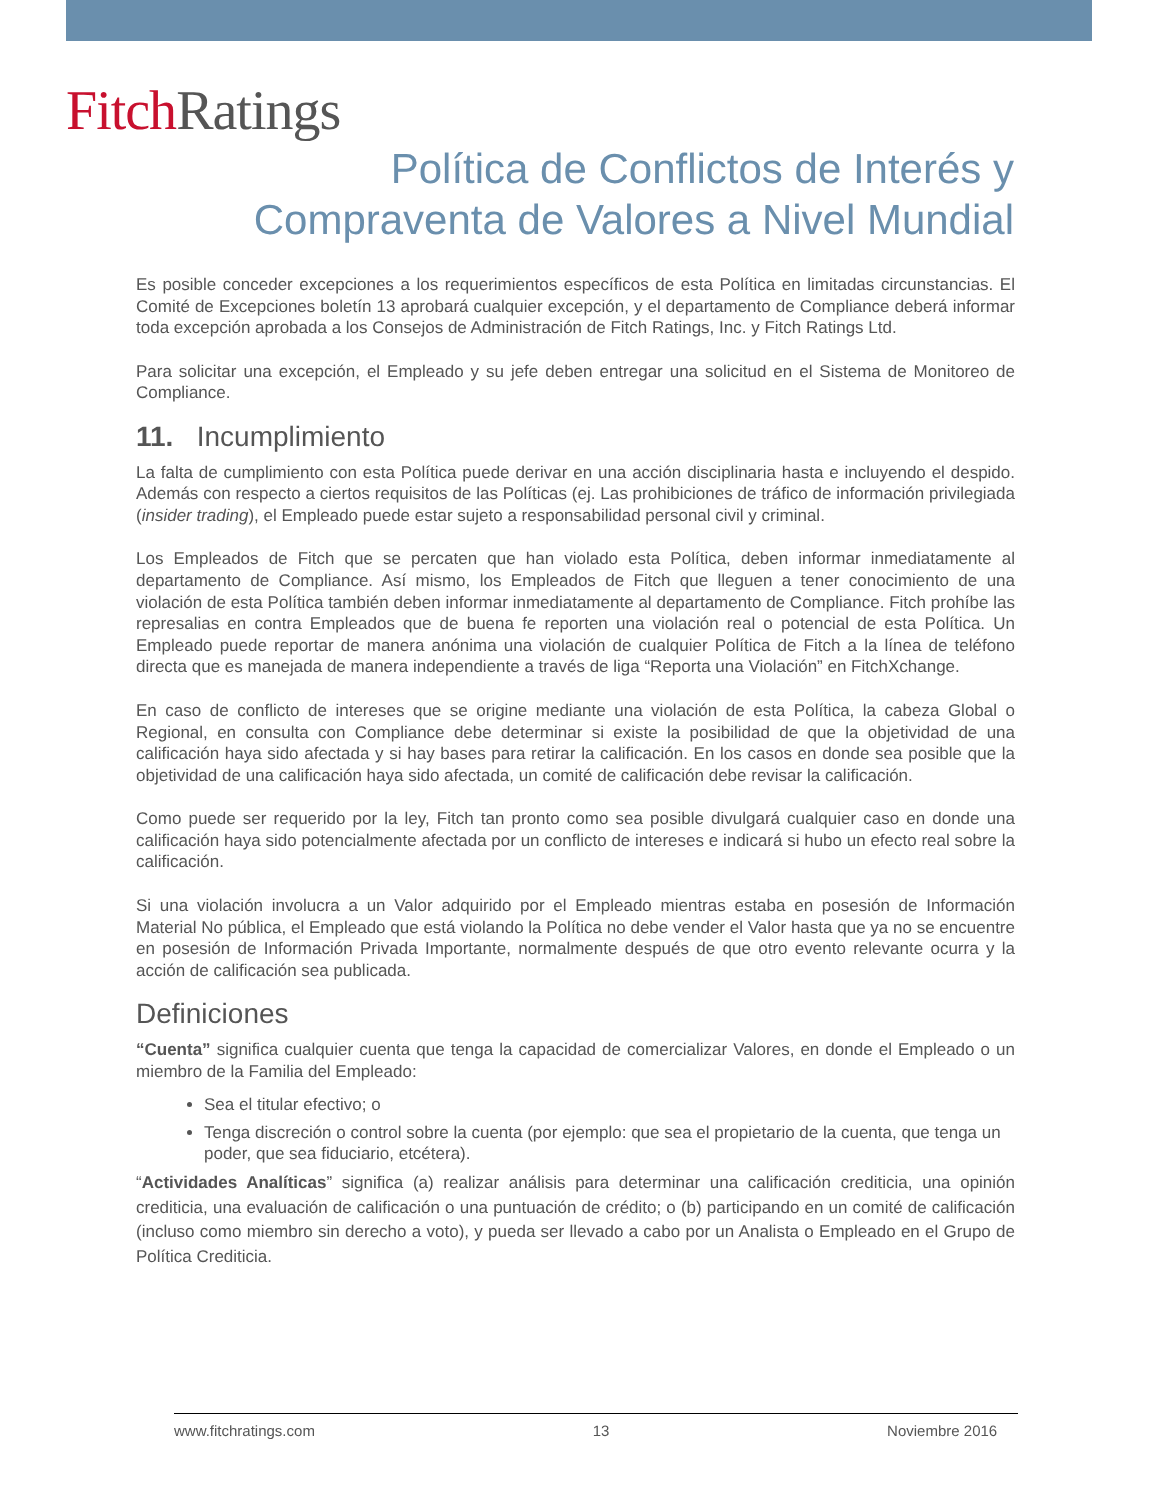Fitch Ratings
Política de Conflictos de Interés y
Compraventa de Valores a Nivel Mundial
Es posible conceder excepciones a los requerimientos específicos de esta Política en limitadas circunstancias. El Comité de Excepciones boletín 13 aprobará cualquier excepción, y el departamento de Compliance deberá informar toda excepción aprobada a los Consejos de Administración de Fitch Ratings, Inc. y Fitch Ratings Ltd.
Para solicitar una excepción, el Empleado y su jefe deben entregar una solicitud en el Sistema de Monitoreo de Compliance.
11. Incumplimiento
La falta de cumplimiento con esta Política puede derivar en una acción disciplinaria hasta e incluyendo el despido. Además con respecto a ciertos requisitos de las Políticas (ej. Las prohibiciones de tráfico de información privilegiada (insider trading), el Empleado puede estar sujeto a responsabilidad personal civil y criminal.
Los Empleados de Fitch que se percaten que han violado esta Política, deben informar inmediatamente al departamento de Compliance. Así mismo, los Empleados de Fitch que lleguen a tener conocimiento de una violación de esta Política también deben informar inmediatamente al departamento de Compliance. Fitch prohíbe las represalias en contra Empleados que de buena fe reporten una violación real o potencial de esta Política. Un Empleado puede reportar de manera anónima una violación de cualquier Política de Fitch a la línea de teléfono directa que es manejada de manera independiente a través de liga “Reporta una Violación” en FitchXchange.
En caso de conflicto de intereses que se origine mediante una violación de esta Política, la cabeza Global o Regional, en consulta con Compliance debe determinar si existe la posibilidad de que la objetividad de una calificación haya sido afectada y si hay bases para retirar la calificación. En los casos en donde sea posible que la objetividad de una calificación haya sido afectada, un comité de calificación debe revisar la calificación.
Como puede ser requerido por la ley, Fitch tan pronto como sea posible divulgará cualquier caso en donde una calificación haya sido potencialmente afectada por un conflicto de intereses e indicará si hubo un efecto real sobre la calificación.
Si una violación involucra a un Valor adquirido por el Empleado mientras estaba en posesión de Información Material No pública, el Empleado que está violando la Política no debe vender el Valor hasta que ya no se encuentre en posesión de Información Privada Importante, normalmente después de que otro evento relevante ocurra y la acción de calificación sea publicada.
Definiciones
“Cuenta” significa cualquier cuenta que tenga la capacidad de comercializar Valores, en donde el Empleado o un miembro de la Familia del Empleado:
Sea el titular efectivo; o
Tenga discreción o control sobre la cuenta (por ejemplo: que sea el propietario de la cuenta, que tenga un poder, que sea fiduciario, etcétera).
“Actividades Analíticas” significa (a) realizar análisis para determinar una calificación crediticia, una opinión crediticia, una evaluación de calificación o una puntuación de crédito; o (b) participando en un comité de calificación (incluso como miembro sin derecho a voto), y pueda ser llevado a cabo por un Analista o Empleado en el Grupo de Política Crediticia.
www.fitchratings.com 13 Noviembre 2016